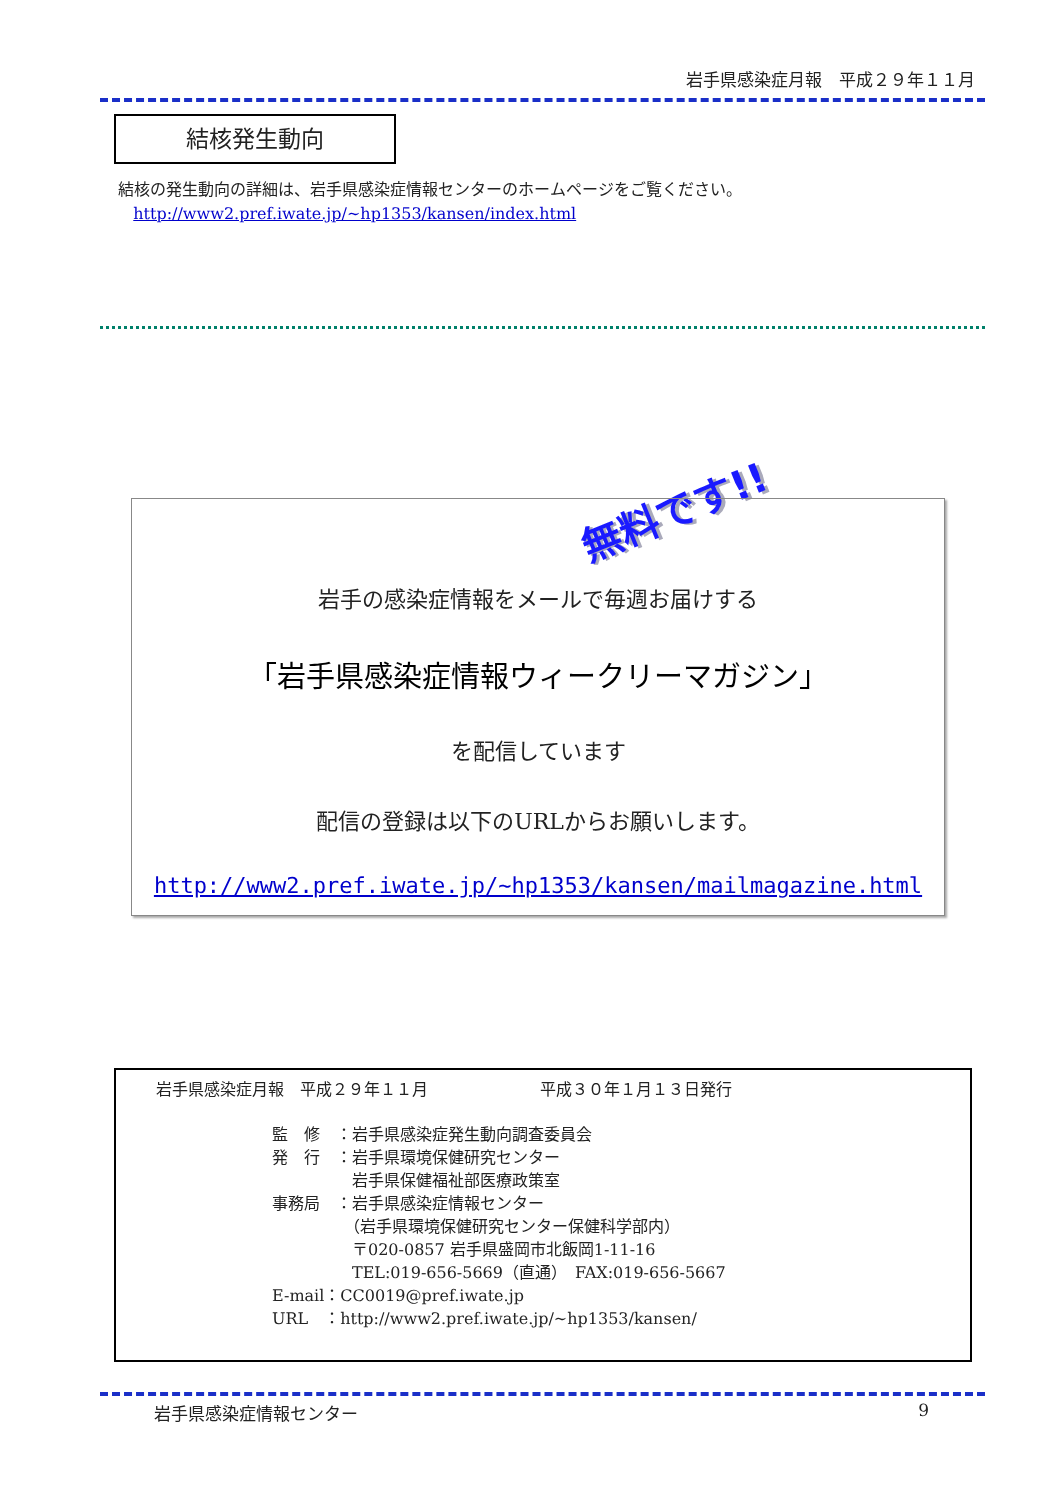岩手県感染症月報　平成２９年１１月
結核発生動向
結核の発生動向の詳細は、岩手県感染症情報センターのホームページをご覧ください。
http://www2.pref.iwate.jp/~hp1353/kansen/index.html
無料です!!
岩手の感染症情報をメールで毎週お届けする
「岩手県感染症情報ウィークリーマガジン」
を配信しています
配信の登録は以下のURLからお願いします。
http://www2.pref.iwate.jp/~hp1353/kansen/mailmagazine.html
岩手県感染症月報　平成２９年１１月　　　　　　　平成３０年１月１３日発行
監　修　：岩手県感染症発生動向調査委員会
発　行　：岩手県環境保健研究センター
　　　　　岩手県保健福祉部医療政策室
事務局　：岩手県感染症情報センター
　　　　　（岩手県環境保健研究センター保健科学部内）
　　　　　〒020-0857 岩手県盛岡市北飯岡1-11-16
　　　　　TEL:019-656-5669（直通）　FAX:019-656-5667
E-mail：CC0019@pref.iwate.jp
URL　：http://www2.pref.iwate.jp/~hp1353/kansen/
岩手県感染症情報センター 9